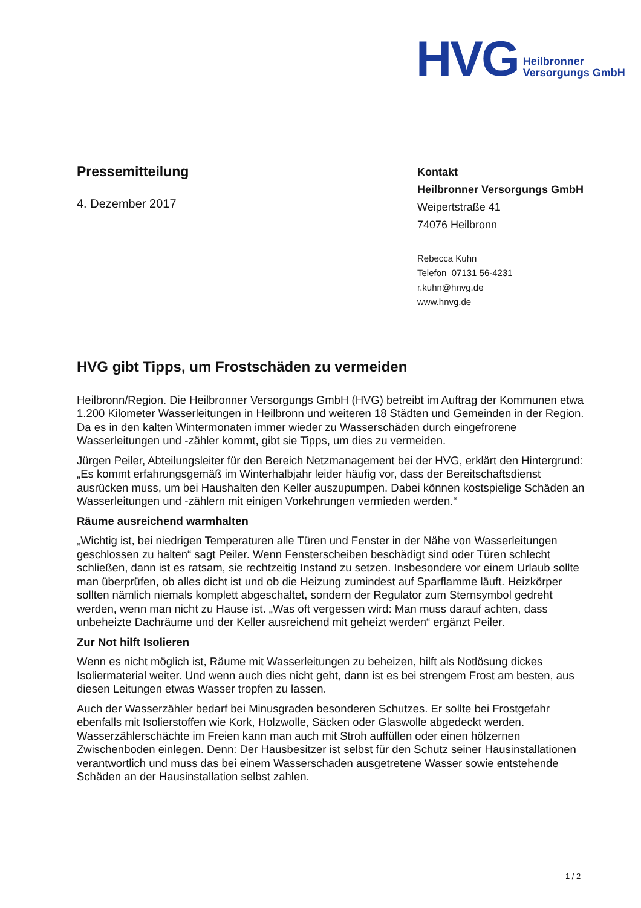HVG Heilbronner
Versorgungs GmbH
Pressemitteilung
4. Dezember 2017
Kontakt
Heilbronner Versorgungs GmbH
Weipertstraße 41
74076 Heilbronn
Rebecca Kuhn
Telefon 07131 56-4231
r.kuhn@hnvg.de
www.hnvg.de
HVG gibt Tipps, um Frostschäden zu vermeiden
Heilbronn/Region. Die Heilbronner Versorgungs GmbH (HVG) betreibt im Auftrag der Kommunen etwa 1.200 Kilometer Wasserleitungen in Heilbronn und weiteren 18 Städten und Gemeinden in der Region. Da es in den kalten Wintermonaten immer wieder zu Wasserschäden durch eingefrorene Wasserleitungen und -zähler kommt, gibt sie Tipps, um dies zu vermeiden.
Jürgen Peiler, Abteilungsleiter für den Bereich Netzmanagement bei der HVG, erklärt den Hintergrund: „Es kommt erfahrungsgemäß im Winterhalbjahr leider häufig vor, dass der Bereitschaftsdienst ausrücken muss, um bei Haushalten den Keller auszupumpen. Dabei können kostspielige Schäden an Wasserleitungen und -zählern mit einigen Vorkehrungen vermieden werden.“
Räume ausreichend warmhalten
„Wichtig ist, bei niedrigen Temperaturen alle Türen und Fenster in der Nähe von Wasserleitungen geschlossen zu halten“ sagt Peiler. Wenn Fensterscheiben beschädigt sind oder Türen schlecht schließen, dann ist es ratsam, sie rechtzeitig Instand zu setzen. Insbesondere vor einem Urlaub sollte man überprüfen, ob alles dicht ist und ob die Heizung zumindest auf Sparflamme läuft. Heizkörper sollten nämlich niemals komplett abgeschaltet, sondern der Regulator zum Sternsymbol gedreht werden, wenn man nicht zu Hause ist. „Was oft vergessen wird: Man muss darauf achten, dass unbeheizte Dachräume und der Keller ausreichend mit geheizt werden“ ergänzt Peiler.
Zur Not hilft Isolieren
Wenn es nicht möglich ist, Räume mit Wasserleitungen zu beheizen, hilft als Notlösung dickes Isoliermaterial weiter. Und wenn auch dies nicht geht, dann ist es bei strengem Frost am besten, aus diesen Leitungen etwas Wasser tropfen zu lassen.
Auch der Wasserzähler bedarf bei Minusgraden besonderen Schutzes. Er sollte bei Frostgefahr ebenfalls mit Isolierstoffen wie Kork, Holzwolle, Säcken oder Glaswolle abgedeckt werden. Wasserzählerschächte im Freien kann man auch mit Stroh auffüllen oder einen hölzernen Zwischenboden einlegen. Denn: Der Hausbesitzer ist selbst für den Schutz seiner Hausinstallationen verantwortlich und muss das bei einem Wasserschaden ausgetretene Wasser sowie entstehende Schäden an der Hausinstallation selbst zahlen.
1 / 2